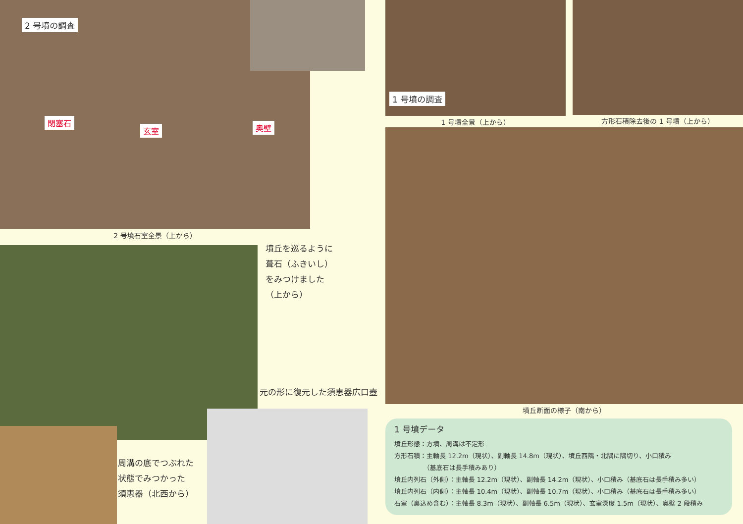2 号墳の調査
閉塞石
玄室 奥壁
2 号墳石室全景（上から）
墳丘を巡るように
葺石（ふきいし）
をみつけました
（上から）
元の形に復元した須恵器広口壺
周溝の底でつぶれた
状態でみつかった
須恵器（北西から）
1 号墳の調査
1 号墳全景（上から） 方形石積除去後の 1 号墳（上から）
墳丘断面の様子（南から）
1 号墳データ
墳丘形態：方墳、周溝は不定形
方形石積：主軸長 12.2m（現状）、副軸長 14.8m（現状）、墳丘西隅・北隅に隅切り、小口積み
　　　　　（基底石は長手積みあり）
墳丘内列石（外側）：主軸長 12.2m（現状）、副軸長 14.2m（現状）、小口積み（基底石は長手積み多い）
墳丘内列石（内側）：主軸長 10.4m（現状）、副軸長 10.7m（現状）、小口積み（基底石は長手積み多い）
石室（裏込め含む）：主軸長 8.3m（現状）、副軸長 6.5m（現状）、玄室深度 1.5m（現状）、奥壁 2 段積み